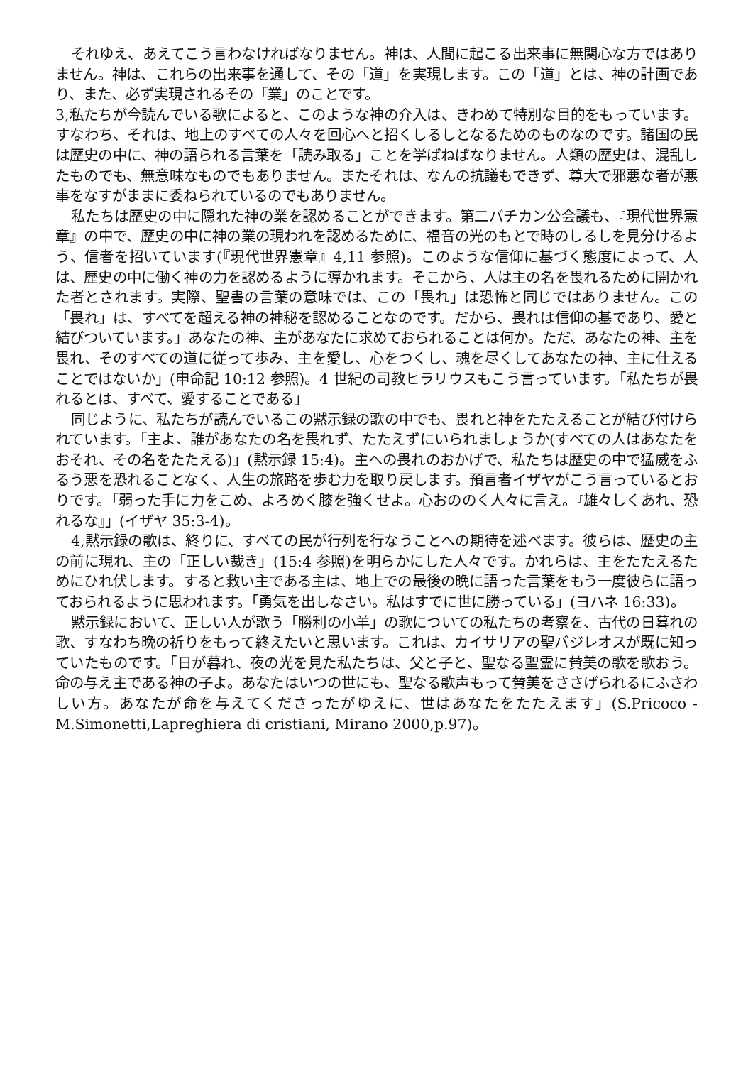それゆえ、あえてこう言わなければなりません。神は、人間に起こる出来事に無関心な方ではありません。神は、これらの出来事を通して、その「道」を実現します。この「道」とは、神の計画であり、また、必ず実現されるその「業」のことです。
3,私たちが今読んでいる歌によると、このような神の介入は、きわめて特別な目的をもっています。すなわち、それは、地上のすべての人々を回心へと招くしるしとなるためのものなのです。諸国の民は歴史の中に、神の語られる言葉を「読み取る」ことを学ばねばなりません。人類の歴史は、混乱したものでも、無意味なものでもありません。またそれは、なんの抗議もできず、尊大で邪悪な者が悪事をなすがままに委ねられているのでもありません。
私たちは歴史の中に隠れた神の業を認めることができます。第二バチカン公会議も、『現代世界憲章』の中で、歴史の中に神の業の現われを認めるために、福音の光のもとで時のしるしを見分けるよう、信者を招いています(『現代世界憲章』4,11 参照)。このような信仰に基づく態度によって、人は、歴史の中に働く神の力を認めるように導かれます。そこから、人は主の名を畏れるために開かれた者とされます。実際、聖書の言葉の意味では、この「畏れ」は恐怖と同じではありません。この「畏れ」は、すべてを超える神の神秘を認めることなのです。だから、畏れは信仰の基であり、愛と結びついています。」あなたの神、主があなたに求めておられることは何か。ただ、あなたの神、主を畏れ、そのすべての道に従って歩み、主を愛し、心をつくし、魂を尽くしてあなたの神、主に仕えることではないか」(申命記 10:12 参照)。4 世紀の司教ヒラリウスもこう言っています。「私たちが畏れるとは、すべて、愛することである」
同じように、私たちが読んでいるこの黙示録の歌の中でも、畏れと神をたたえることが結び付けられています。「主よ、誰があなたの名を畏れず、たたえずにいられましょうか(すべての人はあなたをおそれ、その名をたたえる)」(黙示録 15:4)。主への畏れのおかげで、私たちは歴史の中で猛威をふるう悪を恐れることなく、人生の旅路を歩む力を取り戻します。預言者イザヤがこう言っているとおりです。「弱った手に力をこめ、よろめく膝を強くせよ。心おののく人々に言え。『雄々しくあれ、恐れるな』」(イザヤ 35:3-4)。
4,黙示録の歌は、終りに、すべての民が行列を行なうことへの期待を述べます。彼らは、歴史の主の前に現れ、主の「正しい裁き」(15:4 参照)を明らかにした人々です。かれらは、主をたたえるためにひれ伏します。すると救い主である主は、地上での最後の晩に語った言葉をもう一度彼らに語っておられるように思われます。「勇気を出しなさい。私はすでに世に勝っている」(ヨハネ 16:33)。
黙示録において、正しい人が歌う「勝利の小羊」の歌についての私たちの考察を、古代の日暮れの歌、すなわち晩の祈りをもって終えたいと思います。これは、カイサリアの聖バジレオスが既に知っていたものです。「日が暮れ、夜の光を見た私たちは、父と子と、聖なる聖霊に賛美の歌を歌おう。命の与え主である神の子よ。あなたはいつの世にも、聖なる歌声もって賛美をささげられるにふさわしい方。あなたが命を与えてくださったがゆえに、世はあなたをたたえます」(S.Pricoco -M.Simonetti,Lapreghiera di cristiani, Mirano 2000,p.97)。